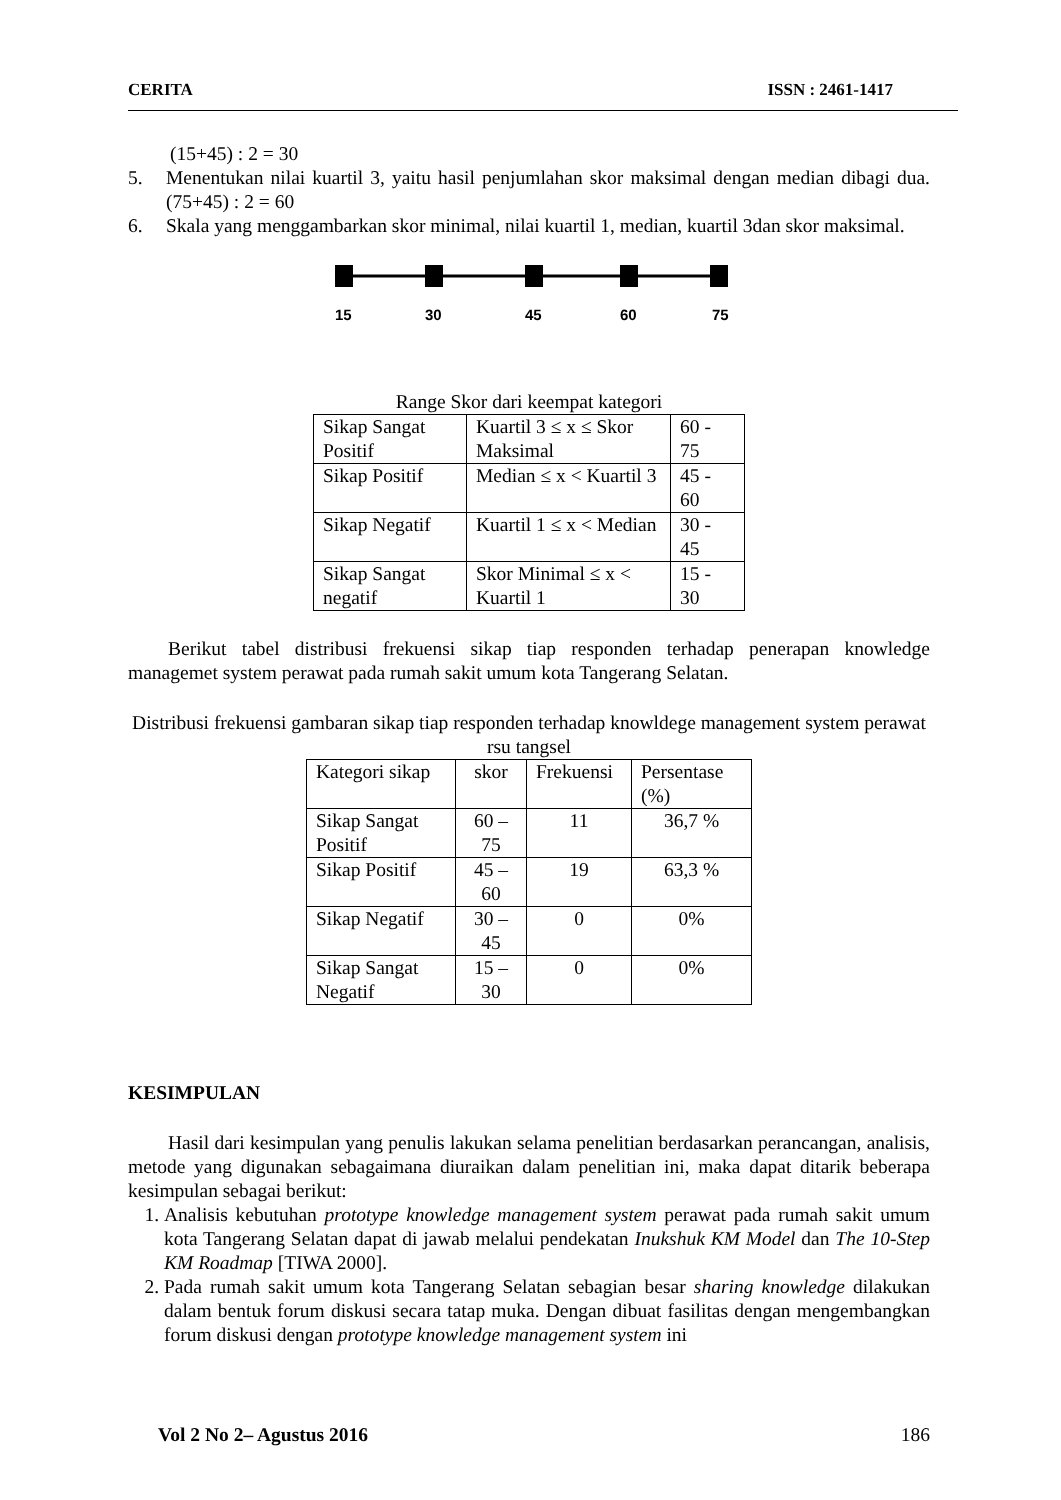CERITA ISSN : 2461-1417
(15+45) : 2 = 30
5. Menentukan nilai kuartil 3, yaitu hasil penjumlahan skor maksimal dengan median dibagi dua. (75+45) : 2 = 60
6. Skala yang menggambarkan skor minimal, nilai kuartil 1, median, kuartil 3dan skor maksimal.
15
30
45
60
75
Range Skor dari keempat kategori
| Sikap Sangat Positif | Kuartil 3 ≤ x ≤ Skor Maksimal | 60 - 75 |
| Sikap Positif | Median ≤ x < Kuartil 3 | 45 - 60 |
| Sikap Negatif | Kuartil 1 ≤ x < Median | 30 - 45 |
| Sikap Sangat negatif | Skor Minimal ≤ x < Kuartil 1 | 15 - 30 |
Berikut tabel distribusi frekuensi sikap tiap responden terhadap penerapan knowledge managemet system perawat pada rumah sakit umum kota Tangerang Selatan.
Distribusi frekuensi gambaran sikap tiap responden terhadap knowldege management system perawat rsu tangsel
| Kategori sikap | skor | Frekuensi | Persentase (%) |
| Sikap Sangat Positif | 60 – 75 | 11 | 36,7 % |
| Sikap Positif | 45 – 60 | 19 | 63,3 % |
| Sikap Negatif | 30 – 45 | 0 | 0% |
| Sikap Sangat Negatif | 15 – 30 | 0 | 0% |
KESIMPULAN
Hasil dari kesimpulan yang penulis lakukan selama penelitian berdasarkan perancangan, analisis, metode yang digunakan sebagaimana diuraikan dalam penelitian ini, maka dapat ditarik beberapa kesimpulan sebagai berikut:
1. Analisis kebutuhan prototype knowledge management system perawat pada rumah sakit umum kota Tangerang Selatan dapat di jawab melalui pendekatan Inukshuk KM Model dan The 10-Step KM Roadmap [TIWA 2000].
2. Pada rumah sakit umum kota Tangerang Selatan sebagian besar sharing knowledge dilakukan dalam bentuk forum diskusi secara tatap muka. Dengan dibuat fasilitas dengan mengembangkan forum diskusi dengan prototype knowledge management system ini
Vol 2 No 2– Agustus 2016 186